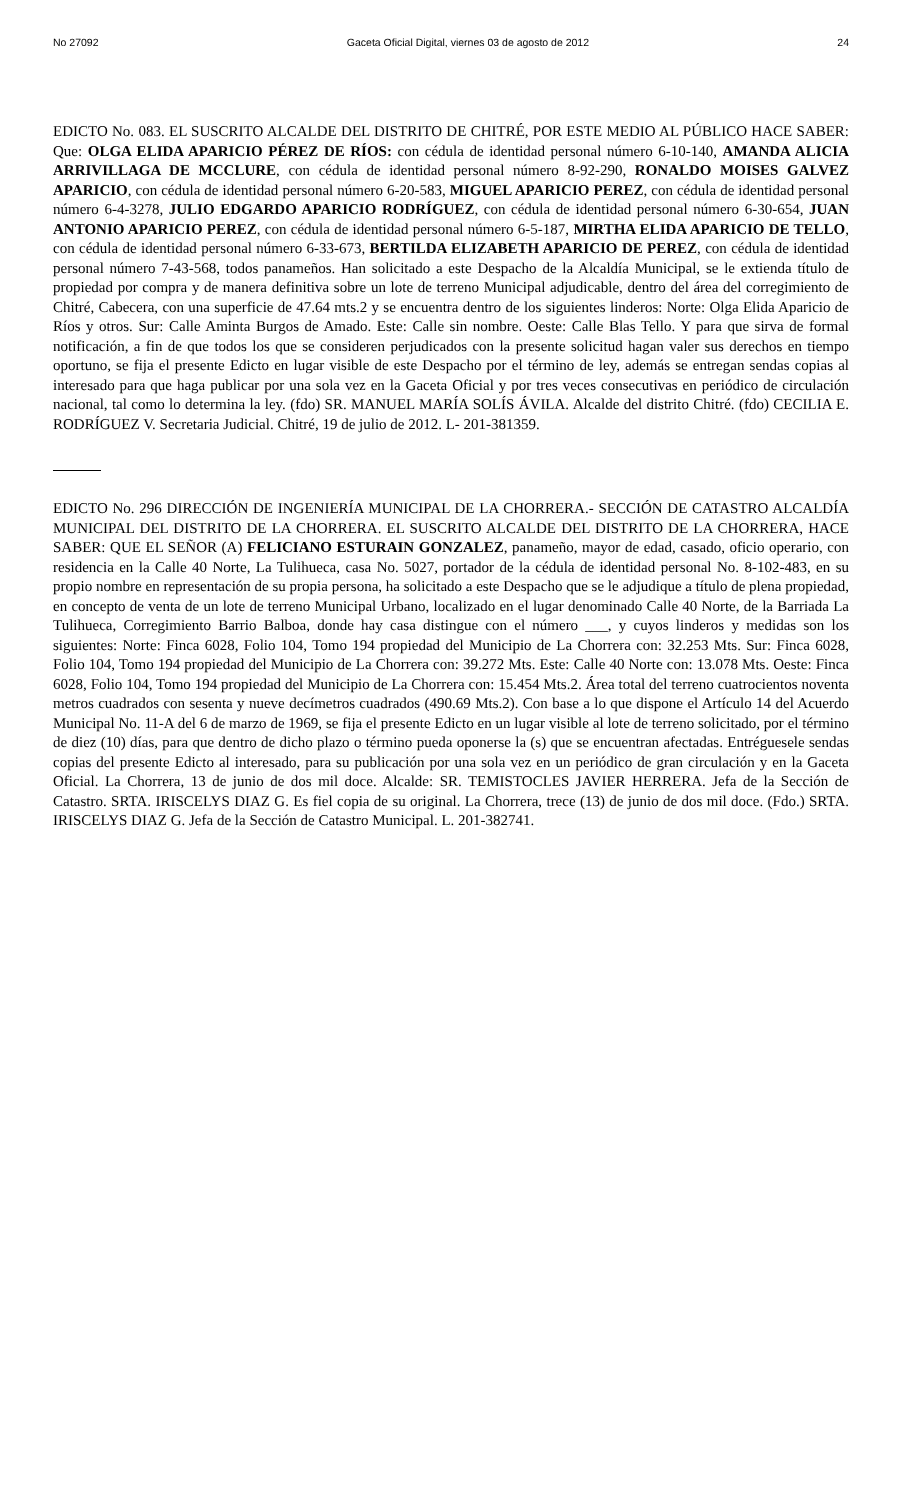No 27092 Gaceta Oficial Digital, viernes 03 de agosto de 2012 24
EDICTO No. 083. EL SUSCRITO ALCALDE DEL DISTRITO DE CHITRÉ, POR ESTE MEDIO AL PÚBLICO HACE SABER: Que: OLGA ELIDA APARICIO PÉREZ DE RÍOS: con cédula de identidad personal número 6-10-140, AMANDA ALICIA ARRIVILLAGA DE MCCLURE, con cédula de identidad personal número 8-92-290, RONALDO MOISES GALVEZ APARICIO, con cédula de identidad personal número 6-20-583, MIGUEL APARICIO PEREZ, con cédula de identidad personal número 6-4-3278, JULIO EDGARDO APARICIO RODRÍGUEZ, con cédula de identidad personal número 6-30-654, JUAN ANTONIO APARICIO PEREZ, con cédula de identidad personal número 6-5-187, MIRTHA ELIDA APARICIO DE TELLO, con cédula de identidad personal número 6-33-673, BERTILDA ELIZABETH APARICIO DE PEREZ, con cédula de identidad personal número 7-43-568, todos panameños. Han solicitado a este Despacho de la Alcaldía Municipal, se le extienda título de propiedad por compra y de manera definitiva sobre un lote de terreno Municipal adjudicable, dentro del área del corregimiento de Chitré, Cabecera, con una superficie de 47.64 mts.2 y se encuentra dentro de los siguientes linderos: Norte: Olga Elida Aparicio de Ríos y otros. Sur: Calle Aminta Burgos de Amado. Este: Calle sin nombre. Oeste: Calle Blas Tello. Y para que sirva de formal notificación, a fin de que todos los que se consideren perjudicados con la presente solicitud hagan valer sus derechos en tiempo oportuno, se fija el presente Edicto en lugar visible de este Despacho por el término de ley, además se entregan sendas copias al interesado para que haga publicar por una sola vez en la Gaceta Oficial y por tres veces consecutivas en periódico de circulación nacional, tal como lo determina la ley. (fdo) SR. MANUEL MARÍA SOLÍS ÁVILA. Alcalde del distrito Chitré. (fdo) CECILIA E. RODRÍGUEZ V. Secretaria Judicial. Chitré, 19 de julio de 2012. L- 201-381359.
EDICTO No. 296 DIRECCIÓN DE INGENIERÍA MUNICIPAL DE LA CHORRERA.- SECCIÓN DE CATASTRO ALCALDÍA MUNICIPAL DEL DISTRITO DE LA CHORRERA. EL SUSCRITO ALCALDE DEL DISTRITO DE LA CHORRERA, HACE SABER: QUE EL SEÑOR (A) FELICIANO ESTURAIN GONZALEZ, panameño, mayor de edad, casado, oficio operario, con residencia en la Calle 40 Norte, La Tulihueca, casa No. 5027, portador de la cédula de identidad personal No. 8-102-483, en su propio nombre en representación de su propia persona, ha solicitado a este Despacho que se le adjudique a título de plena propiedad, en concepto de venta de un lote de terreno Municipal Urbano, localizado en el lugar denominado Calle 40 Norte, de la Barriada La Tulihueca, Corregimiento Barrio Balboa, donde hay casa distingue con el número ___, y cuyos linderos y medidas son los siguientes: Norte: Finca 6028, Folio 104, Tomo 194 propiedad del Municipio de La Chorrera con: 32.253 Mts. Sur: Finca 6028, Folio 104, Tomo 194 propiedad del Municipio de La Chorrera con: 39.272 Mts. Este: Calle 40 Norte con: 13.078 Mts. Oeste: Finca 6028, Folio 104, Tomo 194 propiedad del Municipio de La Chorrera con: 15.454 Mts.2. Área total del terreno cuatrocientos noventa metros cuadrados con sesenta y nueve decímetros cuadrados (490.69 Mts.2). Con base a lo que dispone el Artículo 14 del Acuerdo Municipal No. 11-A del 6 de marzo de 1969, se fija el presente Edicto en un lugar visible al lote de terreno solicitado, por el término de diez (10) días, para que dentro de dicho plazo o término pueda oponerse la (s) que se encuentran afectadas. Entréguesele sendas copias del presente Edicto al interesado, para su publicación por una sola vez en un periódico de gran circulación y en la Gaceta Oficial. La Chorrera, 13 de junio de dos mil doce. Alcalde: SR. TEMISTOCLES JAVIER HERRERA. Jefa de la Sección de Catastro. SRTA. IRISCELYS DIAZ G. Es fiel copia de su original. La Chorrera, trece (13) de junio de dos mil doce. (Fdo.) SRTA. IRISCELYS DIAZ G. Jefa de la Sección de Catastro Municipal. L. 201-382741.